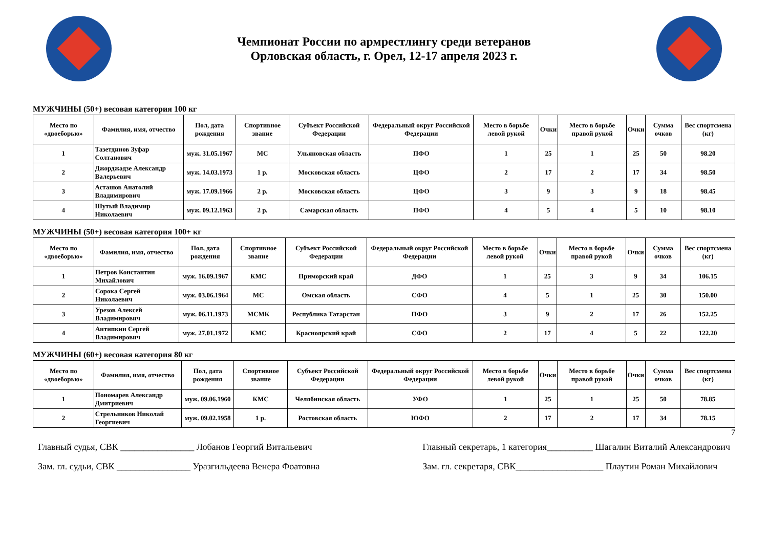Чемпионат России по армрестлингу среди ветеранов
Орловская область, г. Орел, 12-17 апреля 2023 г.
МУЖЧИНЫ (50+) весовая категория 100 кг
| Место по «двоеборью» | Фамилия, имя, отчество | Пол, дата рождения | Спортивное звание | Субъект Российской Федерации | Федеральный округ Российской Федерации | Место в борьбе левой рукой | Очки | Место в борьбе правой рукой | Очки | Сумма очков | Вес спортсмена (кг) |
| --- | --- | --- | --- | --- | --- | --- | --- | --- | --- | --- | --- |
| 1 | Тазетдинов Зуфар Солтанович | муж. 31.05.1967 | МС | Ульяновская область | ПФО | 1 | 25 | 1 | 25 | 50 | 98.20 |
| 2 | Джорджадзе Александр Валерьевич | муж. 14.03.1973 | 1 р. | Московская область | ЦФО | 2 | 17 | 2 | 17 | 34 | 98.50 |
| 3 | Асташов Анатолий Владимирович | муж. 17.09.1966 | 2 р. | Московская область | ЦФО | 3 | 9 | 3 | 9 | 18 | 98.45 |
| 4 | Шутый Владимир Николаевич | муж. 09.12.1963 | 2 р. | Самарская область | ПФО | 4 | 5 | 4 | 5 | 10 | 98.10 |
МУЖЧИНЫ (50+) весовая категория 100+ кг
| Место по «двоеборью» | Фамилия, имя, отчество | Пол, дата рождения | Спортивное звание | Субъект Российской Федерации | Федеральный округ Российской Федерации | Место в борьбе левой рукой | Очки | Место в борьбе правой рукой | Очки | Сумма очков | Вес спортсмена (кг) |
| --- | --- | --- | --- | --- | --- | --- | --- | --- | --- | --- | --- |
| 1 | Петров Константин Михайлович | муж. 16.09.1967 | КМС | Приморский край | ДФО | 1 | 25 | 3 | 9 | 34 | 106.15 |
| 2 | Сорока Сергей Николаевич | муж. 03.06.1964 | МС | Омская область | СФО | 4 | 5 | 1 | 25 | 30 | 150.00 |
| 3 | Урезов Алексей Владимирович | муж. 06.11.1973 | МСМК | Республика Татарстан | ПФО | 3 | 9 | 2 | 17 | 26 | 152.25 |
| 4 | Антипкин Сергей Владимирович | муж. 27.01.1972 | КМС | Красноярский край | СФО | 2 | 17 | 4 | 5 | 22 | 122.20 |
МУЖЧИНЫ (60+) весовая категория 80 кг
| Место по «двоеборью» | Фамилия, имя, отчество | Пол, дата рождения | Спортивное звание | Субъект Российской Федерации | Федеральный округ Российской Федерации | Место в борьбе левой рукой | Очки | Место в борьбе правой рукой | Очки | Сумма очков | Вес спортсмена (кг) |
| --- | --- | --- | --- | --- | --- | --- | --- | --- | --- | --- | --- |
| 1 | Пономарев Александр Дмитриевич | муж. 09.06.1960 | КМС | Челябинская область | УФО | 1 | 25 | 1 | 25 | 50 | 78.85 |
| 2 | Стрельников Николай Георгиевич | муж. 09.02.1958 | 1 р. | Ростовская область | ЮФО | 2 | 17 | 2 | 17 | 34 | 78.15 |
7
Главный судья, СВК ________________ Лобанов Георгий Витальевич
Зам. гл. судьи, СВК ________________ Уразгильдеева Венера Фоатовна
Главный секретарь, 1 категория__________ Шагалин Виталий Александрович
Зам. гл. секретаря, СВК___________________ Плаутин Роман Михайлович